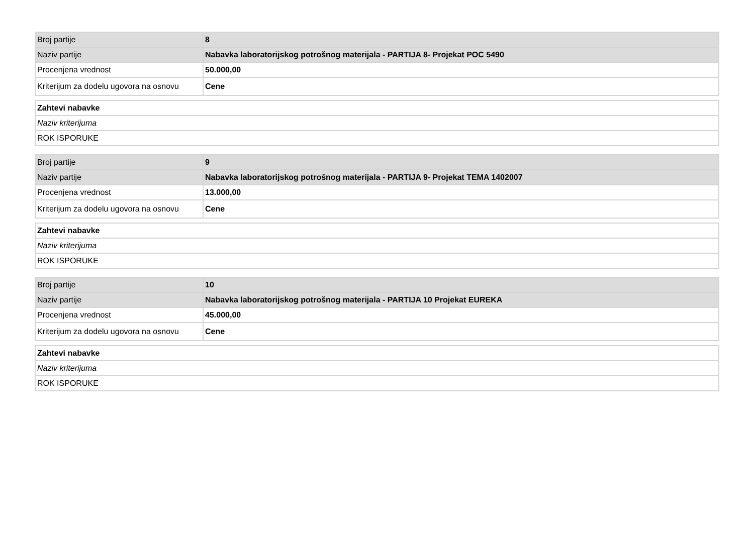| Broj partije | 8 |
| Naziv partije | Nabavka laboratorijskog potrošnog materijala - PARTIJA 8- Projekat POC 5490 |
| Procenjena vrednost | 50.000,00 |
| Kriterijum za dodelu ugovora na osnovu | Cene |
| Zahtevi nabavke |
| Naziv kriterijuma |
| ROK ISPORUKE |
| Broj partije | 9 |
| Naziv partije | Nabavka laboratorijskog potrošnog materijala - PARTIJA 9- Projekat TEMA 1402007 |
| Procenjena vrednost | 13.000,00 |
| Kriterijum za dodelu ugovora na osnovu | Cene |
| Zahtevi nabavke |
| Naziv kriterijuma |
| ROK ISPORUKE |
| Broj partije | 10 |
| Naziv partije | Nabavka laboratorijskog potrošnog materijala - PARTIJA 10 Projekat EUREKA |
| Procenjena vrednost | 45.000,00 |
| Kriterijum za dodelu ugovora na osnovu | Cene |
| Zahtevi nabavke |
| Naziv kriterijuma |
| ROK ISPORUKE |